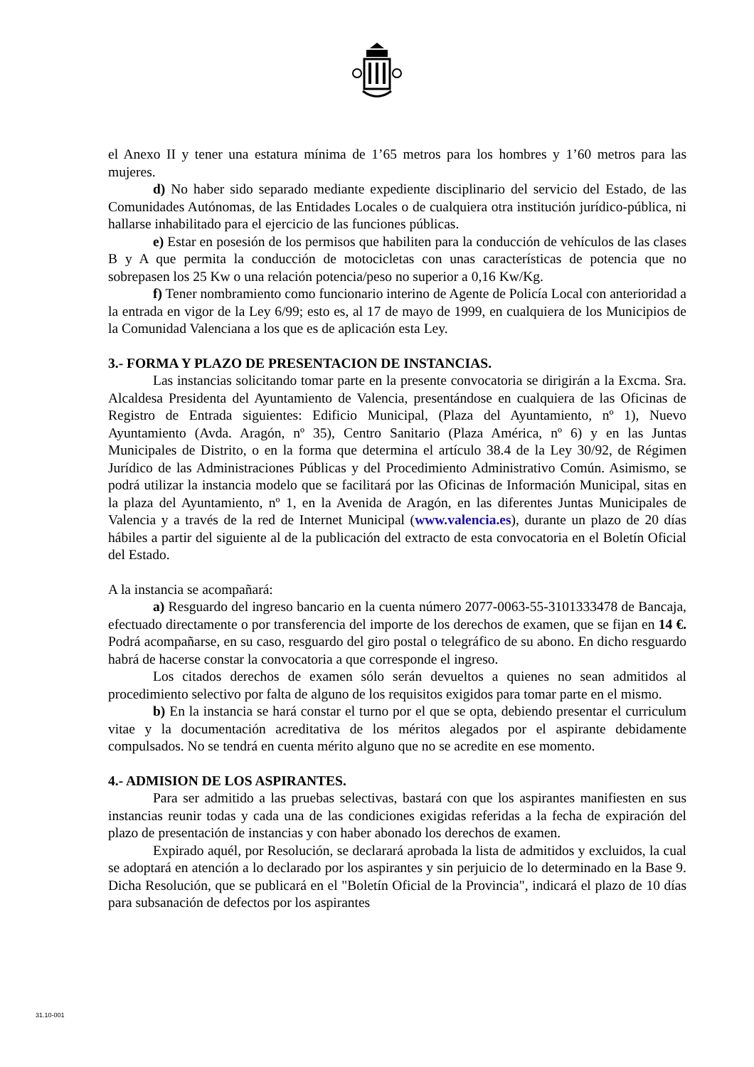el Anexo II y tener una estatura mínima de 1’65 metros para los hombres y 1’60 metros para las mujeres.
d) No haber sido separado mediante expediente disciplinario del servicio del Estado, de las Comunidades Autónomas, de las Entidades Locales o de cualquiera otra institución jurídico-pública, ni hallarse inhabilitado para el ejercicio de las funciones públicas.
e) Estar en posesión de los permisos que habiliten para la conducción de vehículos de las clases B y A que permita la conducción de motocicletas con unas características de potencia que no sobrepasen los 25 Kw o una relación potencia/peso no superior a 0,16 Kw/Kg.
f) Tener nombramiento como funcionario interino de Agente de Policía Local con anterioridad a la entrada en vigor de la Ley 6/99; esto es, al 17 de mayo de 1999, en cualquiera de los Municipios de la Comunidad Valenciana a los que es de aplicación esta Ley.
3.- FORMA Y PLAZO DE PRESENTACION DE INSTANCIAS.
Las instancias solicitando tomar parte en la presente convocatoria se dirigirán a la Excma. Sra. Alcaldesa Presidenta del Ayuntamiento de Valencia, presentándose en cualquiera de las Oficinas de Registro de Entrada siguientes: Edificio Municipal, (Plaza del Ayuntamiento, nº 1), Nuevo Ayuntamiento (Avda. Aragón, nº 35), Centro Sanitario (Plaza América, nº 6) y en las Juntas Municipales de Distrito, o en la forma que determina el artículo 38.4 de la Ley 30/92, de Régimen Jurídico de las Administraciones Públicas y del Procedimiento Administrativo Común. Asimismo, se podrá utilizar la instancia modelo que se facilitará por las Oficinas de Información Municipal, sitas en la plaza del Ayuntamiento, nº 1, en la Avenida de Aragón, en las diferentes Juntas Municipales de Valencia y a través de la red de Internet Municipal (www.valencia.es), durante un plazo de 20 días hábiles a partir del siguiente al de la publicación del extracto de esta convocatoria en el Boletín Oficial del Estado.
A la instancia se acompañará:
a) Resguardo del ingreso bancario en la cuenta número 2077-0063-55-3101333478 de Bancaja, efectuado directamente o por transferencia del importe de los derechos de examen, que se fijan en 14 €. Podrá acompañarse, en su caso, resguardo del giro postal o telegráfico de su abono. En dicho resguardo habrá de hacerse constar la convocatoria a que corresponde el ingreso.
Los citados derechos de examen sólo serán devueltos a quienes no sean admitidos al procedimiento selectivo por falta de alguno de los requisitos exigidos para tomar parte en el mismo.
b) En la instancia se hará constar el turno por el que se opta, debiendo presentar el curriculum vitae y la documentación acreditativa de los méritos alegados por el aspirante debidamente compulsados. No se tendrá en cuenta mérito alguno que no se acredite en ese momento.
4.- ADMISION DE LOS ASPIRANTES.
Para ser admitido a las pruebas selectivas, bastará con que los aspirantes manifiesten en sus instancias reunir todas y cada una de las condiciones exigidas referidas a la fecha de expiración del plazo de presentación de instancias y con haber abonado los derechos de examen.
Expirado aquél, por Resolución, se declarará aprobada la lista de admitidos y excluidos, la cual se adoptará en atención a lo declarado por los aspirantes y sin perjuicio de lo determinado en la Base 9. Dicha Resolución, que se publicará en el "Boletín Oficial de la Provincia", indicará el plazo de 10 días para subsanación de defectos por los aspirantes
31.10-001